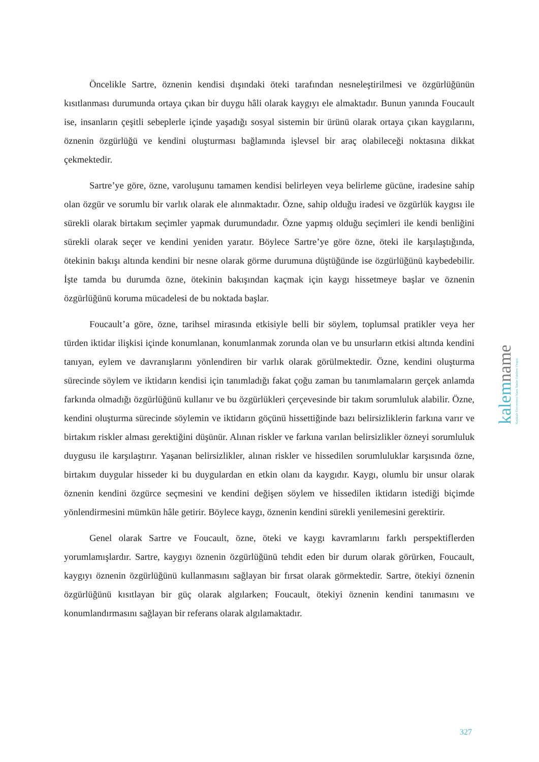Öncelikle Sartre, öznenin kendisi dışındaki öteki tarafından nesneleştirilmesi ve özgürlüğünün kısıtlanması durumunda ortaya çıkan bir duygu hâli olarak kaygıyı ele almaktadır. Bunun yanında Foucault ise, insanların çeşitli sebeplerle içinde yaşadığı sosyal sistemin bir ürünü olarak ortaya çıkan kaygılarını, öznenin özgürlüğü ve kendini oluşturması bağlamında işlevsel bir araç olabileceği noktasına dikkat çekmektedir.
Sartre’ye göre, özne, varoluşunu tamamen kendisi belirleyen veya belirleme gücüne, iradesine sahip olan özgür ve sorumlu bir varlık olarak ele alınmaktadır. Özne, sahip olduğu iradesi ve özgürlük kaygısı ile sürekli olarak birtakım seçimler yapmak durumundadır. Özne yapmış olduğu seçimleri ile kendi benliğini sürekli olarak seçer ve kendini yeniden yaratır. Böylece Sartre’ye göre özne, öteki ile karşılaştığında, ötekinin bakışı altında kendini bir nesne olarak görme durumuna düştüğünde ise özgürlüğünü kaybedebilir. İşte tamda bu durumda özne, ötekinin bakışından kaçmak için kaygı hissetmeye başlar ve öznenin özgürlüğünü koruma mücadelesi de bu noktada başlar.
Foucault’a göre, özne, tarihsel mirasında etkisiyle belli bir söylem, toplumsal pratikler veya her türden iktidar ilişkisi içinde konumlanan, konumlanmak zorunda olan ve bu unsurların etkisi altında kendini tanıyan, eylem ve davranışlarını yönlendiren bir varlık olarak görülmektedir. Özne, kendini oluşturma sürecinde söylem ve iktidarın kendisi için tanımladığı fakat çoğu zaman bu tanımlamaların gerçek anlamda farkında olmadığı özgürlüğünü kullanır ve bu özgürlükleri çerçevesinde bir takım sorumluluk alabilir. Özne, kendini oluşturma sürecinde söylemin ve iktidarın göçünü hissettiğinde bazı belirsizliklerin farkına varır ve birtakım riskler alması gerektiğini düşünür. Alınan riskler ve farkına varılan belirsizlikler özneyi sorumluluk duygusu ile karşılaştırır. Yaşanan belirsizlikler, alınan riskler ve hissedilen sorumluluklar karşısında özne, birtakım duygular hisseder ki bu duygulardan en etkin olanı da kaygıdır. Kaygı, olumlu bir unsur olarak öznenin kendini özgürce seçmesini ve kendini değişen söylem ve hissedilen iktidarın istediği biçimde yönlendirmesini mümkün hâle getirir. Böylece kaygı, öznenin kendini sürekli yenilemesini gerektirir.
Genel olarak Sartre ve Foucault, özne, öteki ve kaygı kavramlarını farklı perspektiflerden yorumlamışlardır. Sartre, kaygıyı öznenin özgürlüğünü tehdit eden bir durum olarak görürken, Foucault, kaygıyı öznenin özgürlüğünü kullanmasını sağlayan bir fırsat olarak görmektedir. Sartre, ötekiyi öznenin özgürlüğünü kısıtlayan bir güç olarak algılarken; Foucault, ötekiyi öznenin kendini tanımasını ve konumlandırmasını sağlayan bir referans olarak algılamaktadır.
kalemname
Kırıkkale Üniversitesi İslami İlimler Fakültesi Dergisi
327